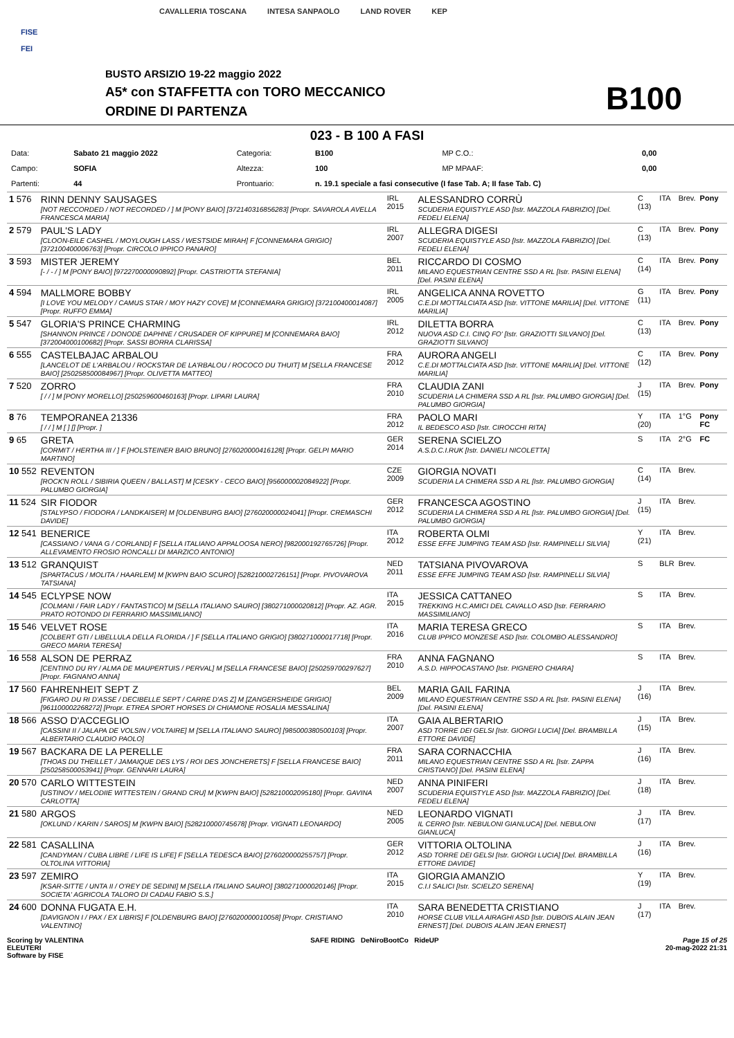FISE
FEI
CAVALLERIA TOSCANA INTESA SANPAOLO LAND ROVER KEP
BUSTO ARSIZIO 19-22 maggio 2022
A5* con STAFFETTA con TORO MECCANICO
ORDINE DI PARTENZA B100
023 - B 100 A FASI
| Data: | Sabato 21 maggio 2022 | Categoria: | B100 | | MP C.O.: | 0,00 |
| Campo: | SOFIA | Altezza: | 100 | | MP MPAAF: | 0,00 |
| Partenti: | 44 | Prontuario: | n. 19.1 speciale a fasi consecutive (I fase Tab. A; II fase Tab. C) | | | |
| 1 576 | RINN DENNY SAUSAGES [NOT RECCORDED / NOT RECORDED / ] M [PONY BAIO] [372140316856283] [Propr. SAVAROLA AVELLA FRANCESCA MARIA] | IRL 2015 | ALESSANDRO CORRÙ SCUDERIA EQUISTYLE ASD [Istr. MAZZOLA FABRIZIO] [Del. FEDELI ELENA] | C (13) | ITA | Brev. | Pony |
| 2 579 | PAUL'S LADY [CLOON-EILE CASHEL / MOYLOUGH LASS / WESTSIDE MIRAH] F [CONNEMARA GRIGIO] [372100400006763] [Propr. CIRCOLO IPPICO PANARO] | IRL 2007 | ALLEGRA DIGESI SCUDERIA EQUISTYLE ASD [Istr. MAZZOLA FABRIZIO] [Del. FEDELI ELENA] | C (13) | ITA | Brev. | Pony |
| 3 593 | MISTER JEREMY [- / - / ] M [PONY BAIO] [972270000090892] [Propr. CASTRIOTTA STEFANIA] | BEL 2011 | RICCARDO DI COSMO MILANO EQUESTRIAN CENTRE SSD A RL [Istr. PASINI ELENA] [Del. PASINI ELENA] | C (14) | ITA | Brev. | Pony |
| 4 594 | MALLMORE BOBBY [I LOVE YOU MELODY / CAMUS STAR / MOY HAZY COVE] M [CONNEMARA GRIGIO] [372100400014087] [Propr. RUFFO EMMA] | IRL 2005 | ANGELICA ANNA ROVETTO C.E.DI MOTTALCIATA ASD [Istr. VITTONE MARILIA] [Del. VITTONE MARILIA] | G (11) | ITA | Brev. | Pony |
| 5 547 | GLORIA'S PRINCE CHARMING [SHANNON PRINCE / DONODE DAPHNE / CRUSADER OF KIPPURE] M [CONNEMARA BAIO] [372004000100682] [Propr. SASSI BORRA CLARISSA] | IRL 2012 | DILETTA BORRA NUOVA ASD C.I. CINQ FO' [Istr. GRAZIOTTI SILVANO] [Del. GRAZIOTTI SILVANO] | C (13) | ITA | Brev. | Pony |
| 6 555 | CASTELBAJAC ARBALOU [LANCELOT DE L'ARBALOU / ROCKSTAR DE LA'RBALOU / ROCOCO DU THUIT] M [SELLA FRANCESE BAIO] [250258500084967] [Propr. OLIVETTA MATTEO] | FRA 2012 | AURORA ANGELI C.E.DI MOTTALCIATA ASD [Istr. VITTONE MARILIA] [Del. VITTONE MARILIA] | C (12) | ITA | Brev. | Pony |
| 7 520 | ZORRO [ / / ] M [PONY MORELLO] [250259600460163] [Propr. LIPARI LAURA] | FRA 2010 | CLAUDIA ZANI SCUDERIA LA CHIMERA SSD A RL [Istr. PALUMBO GIORGIA] [Del. PALUMBO GIORGIA] | J (15) | ITA | Brev. | Pony |
| 8 76 | TEMPORANEA 21336 [ / / ] M [ ] [] [Propr. ] | FRA 2012 | PAOLO MARI IL BEDESCO ASD [Istr. CIROCCHI RITA] | Y (20) | ITA | 1°G | Pony FC |
| 9 65 | GRETA [CORMIT / HERTHA III / ] F [HOLSTEINER BAIO BRUNO] [276020000416128] [Propr. GELPI MARIO MARTINO] | GER 2014 | SERENA SCIELZO A.S.D.C.I.RUK [Istr. DANIELI NICOLETTA] | S | ITA | 2°G | FC |
| 10 552 | REVENTON [ROCK'N ROLL / SIBIRIA QUEEN / BALLAST] M [CESKY - CECO BAIO] [956000002084922] [Propr. PALUMBO GIORGIA] | CZE 2009 | GIORGIA NOVATI SCUDERIA LA CHIMERA SSD A RL [Istr. PALUMBO GIORGIA] | C (14) | ITA | Brev. | |
| 11 524 | SIR FIODOR [STALYPSO / FIODORA / LANDKAISER] M [OLDENBURG BAIO] [276020000024041] [Propr. CREMASCHI DAVIDE] | GER 2012 | FRANCESCA AGOSTINO SCUDERIA LA CHIMERA SSD A RL [Istr. PALUMBO GIORGIA] [Del. PALUMBO GIORGIA] | J (15) | ITA | Brev. | |
| 12 541 | BENERICE [CASSIANO / VANA G / CORLAND] F [SELLA ITALIANO APPALOOSA NERO] [982000192765726] [Propr. ALLEVAMENTO FROSIO RONCALLI DI MARZICO ANTONIO] | ITA 2012 | ROBERTA OLMI ESSE EFFE JUMPING TEAM ASD [Istr. RAMPINELLI SILVIA] | Y (21) | ITA | Brev. | |
| 13 512 | GRANQUIST [SPARTACUS / MOLITA / HAARLEM] M [KWPN BAIO SCURO] [528210002726151] [Propr. PIVOVAROVA TATSIANA] | NED 2011 | TATSIANA PIVOVAROVA ESSE EFFE JUMPING TEAM ASD [Istr. RAMPINELLI SILVIA] | S | BLR | Brev. | |
| 14 545 | ECLYPSE NOW [COLMANI / FAIR LADY / FANTASTICO] M [SELLA ITALIANO SAURO] [380271000020812] [Propr. AZ. AGR. PRATO ROTONDO DI FERRARIO MASSIMILIANO] | ITA 2015 | JESSICA CATTANEO TREKKING H.C.AMICI DEL CAVALLO ASD [Istr. FERRARIO MASSIMILIANO] | S | ITA | Brev. | |
| 15 546 | VELVET ROSE [COLBERT GTI / LIBELLULA DELLA FLORIDA / ] F [SELLA ITALIANO GRIGIO] [380271000017718] [Propr. GRECO MARIA TERESA] | ITA 2016 | MARIA TERESA GRECO CLUB IPPICO MONZESE ASD [Istr. COLOMBO ALESSANDRO] | S | ITA | Brev. | |
| 16 558 | ALSON DE PERRAZ [CENTINO DU RY / ALMA DE MAUPERTUIS / PERVAL] M [SELLA FRANCESE BAIO] [250259700297627] [Propr. FAGNANO ANNA] | FRA 2010 | ANNA FAGNANO A.S.D. HIPPOCASTANO [Istr. PIGNERO CHIARA] | S | ITA | Brev. | |
| 17 560 | FAHRENHEIT SEPT Z [FIGARO DU RI D'ASSE / DECIBELLE SEPT / CARRE D'AS Z] M [ZANGERSHEIDE GRIGIO] [961100002268272] [Propr. ETREA SPORT HORSES DI CHIAMONE ROSALIA MESSALINA] | BEL 2009 | MARIA GAIL FARINA MILANO EQUESTRIAN CENTRE SSD A RL [Istr. PASINI ELENA] [Del. PASINI ELENA] | J (16) | ITA | Brev. | |
| 18 566 | ASSO D'ACCEGLIO [CASSINI II / JALAPA DE VOLSIN / VOLTAIRE] M [SELLA ITALIANO SAURO] [985000380500103] [Propr. ALBERTARIO CLAUDIO PAOLO] | ITA 2007 | GAIA ALBERTARIO ASD TORRE DEI GELSI [Istr. GIORGI LUCIA] [Del. BRAMBILLA ETTORE DAVIDE] | J (15) | ITA | Brev. | |
| 19 567 | BACKARA DE LA PERELLE [THOAS DU THEILLET / JAMAIQUE DES LYS / ROI DES JONCHERETS] F [SELLA FRANCESE BAIO] [250258500053941] [Propr. GENNARI LAURA] | FRA 2011 | SARA CORNACCHIA MILANO EQUESTRIAN CENTRE SSD A RL [Istr. ZAPPA CRISTIANO] [Del. PASINI ELENA] | J (16) | ITA | Brev. | |
| 20 570 | CARLO WITTESTEIN [USTINOV / MELODIIE WITTESTEIN / GRAND CRU] M [KWPN BAIO] [528210002095180] [Propr. GAVINA CARLOTTA] | NED 2007 | ANNA PINIFERI SCUDERIA EQUISTYLE ASD [Istr. MAZZOLA FABRIZIO] [Del. FEDELI ELENA] | J (18) | ITA | Brev. | |
| 21 580 | ARGOS [OKLUND / KARIN / SAROS] M [KWPN BAIO] [528210000745678] [Propr. VIGNATI LEONARDO] | NED 2005 | LEONARDO VIGNATI IL CERRO [Istr. NEBULONI GIANLUCA] [Del. NEBULONI GIANLUCA] | J (17) | ITA | Brev. | |
| 22 581 | CASALLINA [CANDYMAN / CUBA LIBRE / LIFE IS LIFE] F [SELLA TEDESCA BAIO] [276020000255757] [Propr. OLTOLINA VITTORIA] | GER 2012 | VITTORIA OLTOLINA ASD TORRE DEI GELSI [Istr. GIORGI LUCIA] [Del. BRAMBILLA ETTORE DAVIDE] | J (16) | ITA | Brev. | |
| 23 597 | ZEMIRO [KSAR-SITTE / UNTA II / O'REY DE SEDINI] M [SELLA ITALIANO SAURO] [380271000020146] [Propr. SOCIETA' AGRICOLA TALORO DI CADAU FABIO S.S.] | ITA 2015 | GIORGIA AMANZIO C.I.I SALICI [Istr. SCIELZO SERENA] | Y (19) | ITA | Brev. | |
| 24 600 | DONNA FUGATA E.H. [DAVIGNON I / PAX / EX LIBRIS] F [OLDENBURG BAIO] [276020000010058] [Propr. CRISTIANO VALENTINO] | ITA 2010 | SARA BENEDETTA CRISTIANO HORSE CLUB VILLA AIRAGHI ASD [Istr. DUBOIS ALAIN JEAN ERNEST] [Del. DUBOIS ALAIN JEAN ERNEST] | J (17) | ITA | Brev. | |
Scoring by VALENTINA
ELEUTERI
Software by FISE
SAFE RIDING DeNiroBootCo RideUP
Page 15 of 25
20-mag-2022 21:31